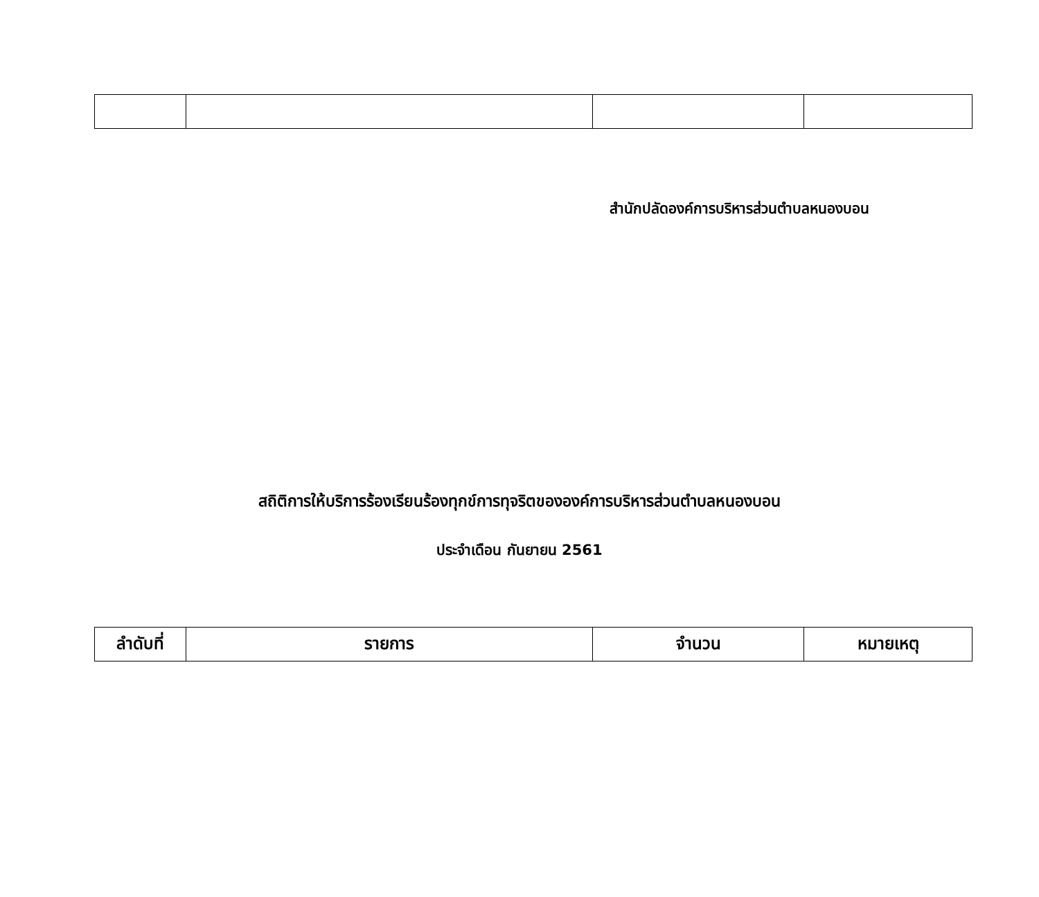สำนักปลัดองค์การบริหารส่วนตำบลหนองบอน
สถิติการให้บริการร้องเรียนร้องทุกข์การทุจริตขององค์การบริหารส่วนตำบลหนองบอน
ประจำเดือน กันยายน 2561
| ลำดับที่ | รายการ | จำนวน | หมายเหตุ |
| --- | --- | --- | --- |